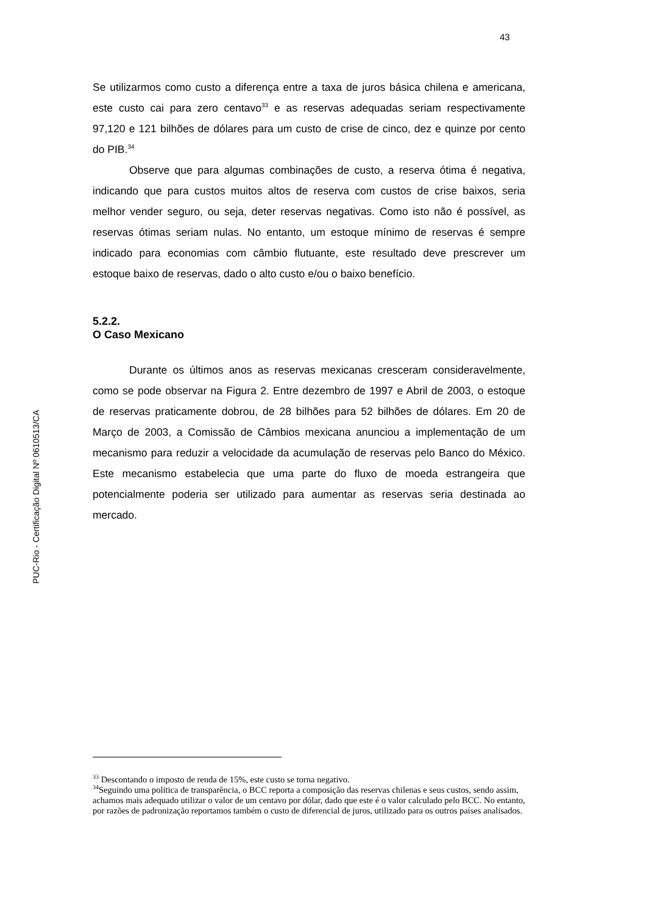43
PUC-Rio - Certificação Digital Nº 0610513/CA
Se utilizarmos como custo a diferença entre a taxa de juros básica chilena e americana, este custo cai para zero centavo<sup>33</sup> e as reservas adequadas seriam respectivamente 97,120 e 121 bilhões de dólares para um custo de crise de cinco, dez e quinze por cento do PIB.<sup>34</sup>
Observe que para algumas combinações de custo, a reserva ótima é negativa, indicando que para custos muitos altos de reserva com custos de crise baixos, seria melhor vender seguro, ou seja, deter reservas negativas. Como isto não é possível, as reservas ótimas seriam nulas. No entanto, um estoque mínimo de reservas é sempre indicado para economias com câmbio flutuante, este resultado deve prescrever um estoque baixo de reservas, dado o alto custo e/ou o baixo benefício.
5.2.2.
O Caso Mexicano
Durante os últimos anos as reservas mexicanas cresceram consideravelmente, como se pode observar na Figura 2. Entre dezembro de 1997 e Abril de 2003, o estoque de reservas praticamente dobrou, de 28 bilhões para 52 bilhões de dólares. Em 20 de Março de 2003, a Comissão de Câmbios mexicana anunciou a implementação de um mecanismo para reduzir a velocidade da acumulação de reservas pelo Banco do México. Este mecanismo estabelecia que uma parte do fluxo de moeda estrangeira que potencialmente poderia ser utilizado para aumentar as reservas seria destinada ao mercado.
<sup>33</sup> Descontando o imposto de renda de 15%, este custo se torna negativo.
<sup>34</sup> Seguindo uma política de transparência, o BCC reporta a composição das reservas chilenas e seus custos, sendo assim, achamos mais adequado utilizar o valor de um centavo por dólar, dado que este é o valor calculado pelo BCC. No entanto, por razões de padronização reportamos também o custo de diferencial de juros, utilizado para os outros países analisados.